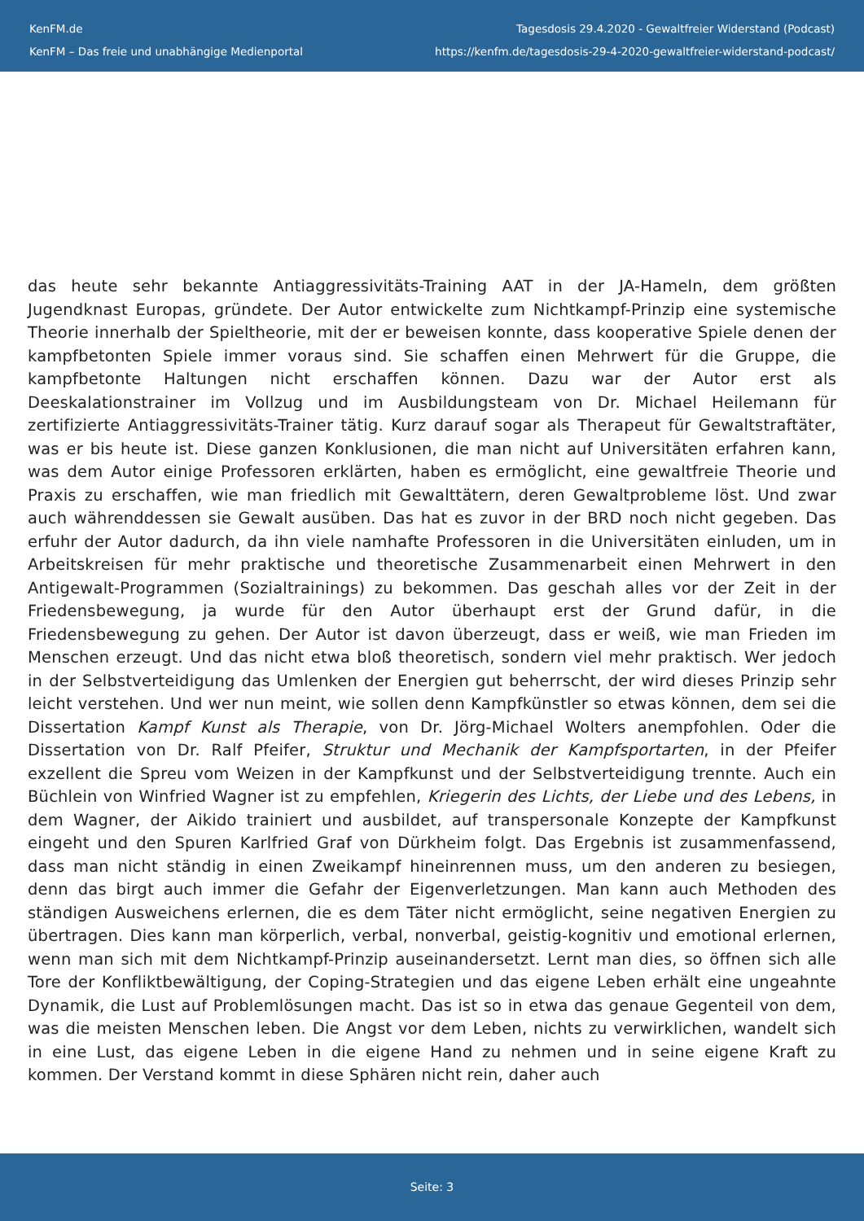KenFM.de
KenFM – Das freie und unabhängige Medienportal
Tagesdosis 29.4.2020 - Gewaltfreier Widerstand (Podcast)
https://kenfm.de/tagesdosis-29-4-2020-gewaltfreier-widerstand-podcast/
das heute sehr bekannte Antiaggressivitäts-Training AAT in der JA-Hameln, dem größten Jugendknast Europas, gründete. Der Autor entwickelte zum Nichtkampf-Prinzip eine systemische Theorie innerhalb der Spieltheorie, mit der er beweisen konnte, dass kooperative Spiele denen der kampfbetonten Spiele immer voraus sind. Sie schaffen einen Mehrwert für die Gruppe, die kampfbetonte Haltungen nicht erschaffen können. Dazu war der Autor erst als Deeskalationstrainer im Vollzug und im Ausbildungsteam von Dr. Michael Heilemann für zertifizierte Antiaggressivitäts-Trainer tätig. Kurz darauf sogar als Therapeut für Gewaltstraftäter, was er bis heute ist. Diese ganzen Konklusionen, die man nicht auf Universitäten erfahren kann, was dem Autor einige Professoren erklärten, haben es ermöglicht, eine gewaltfreie Theorie und Praxis zu erschaffen, wie man friedlich mit Gewalttätern, deren Gewaltprobleme löst. Und zwar auch währenddessen sie Gewalt ausüben. Das hat es zuvor in der BRD noch nicht gegeben. Das erfuhr der Autor dadurch, da ihn viele namhafte Professoren in die Universitäten einluden, um in Arbeitskreisen für mehr praktische und theoretische Zusammenarbeit einen Mehrwert in den Antigewalt-Programmen (Sozialtrainings) zu bekommen. Das geschah alles vor der Zeit in der Friedensbewegung, ja wurde für den Autor überhaupt erst der Grund dafür, in die Friedensbewegung zu gehen. Der Autor ist davon überzeugt, dass er weiß, wie man Frieden im Menschen erzeugt. Und das nicht etwa bloß theoretisch, sondern viel mehr praktisch. Wer jedoch in der Selbstverteidigung das Umlenken der Energien gut beherrscht, der wird dieses Prinzip sehr leicht verstehen. Und wer nun meint, wie sollen denn Kampfkünstler so etwas können, dem sei die Dissertation Kampf Kunst als Therapie, von Dr. Jörg-Michael Wolters anempfohlen. Oder die Dissertation von Dr. Ralf Pfeifer, Struktur und Mechanik der Kampfsportarten, in der Pfeifer exzellent die Spreu vom Weizen in der Kampfkunst und der Selbstverteidigung trennte. Auch ein Büchlein von Winfried Wagner ist zu empfehlen, Kriegerin des Lichts, der Liebe und des Lebens, in dem Wagner, der Aikido trainiert und ausbildet, auf transpersonale Konzepte der Kampfkunst eingeht und den Spuren Karlfried Graf von Dürkheim folgt. Das Ergebnis ist zusammenfassend, dass man nicht ständig in einen Zweikampf hineinrennen muss, um den anderen zu besiegen, denn das birgt auch immer die Gefahr der Eigenverletzungen. Man kann auch Methoden des ständigen Ausweichens erlernen, die es dem Täter nicht ermöglicht, seine negativen Energien zu übertragen. Dies kann man körperlich, verbal, nonverbal, geistig-kognitiv und emotional erlernen, wenn man sich mit dem Nichtkampf-Prinzip auseinandersetzt. Lernt man dies, so öffnen sich alle Tore der Konfliktbewältigung, der Coping-Strategien und das eigene Leben erhält eine ungeahnte Dynamik, die Lust auf Problemlösungen macht. Das ist so in etwa das genaue Gegenteil von dem, was die meisten Menschen leben. Die Angst vor dem Leben, nichts zu verwirklichen, wandelt sich in eine Lust, das eigene Leben in die eigene Hand zu nehmen und in seine eigene Kraft zu kommen. Der Verstand kommt in diese Sphären nicht rein, daher auch
Seite: 3